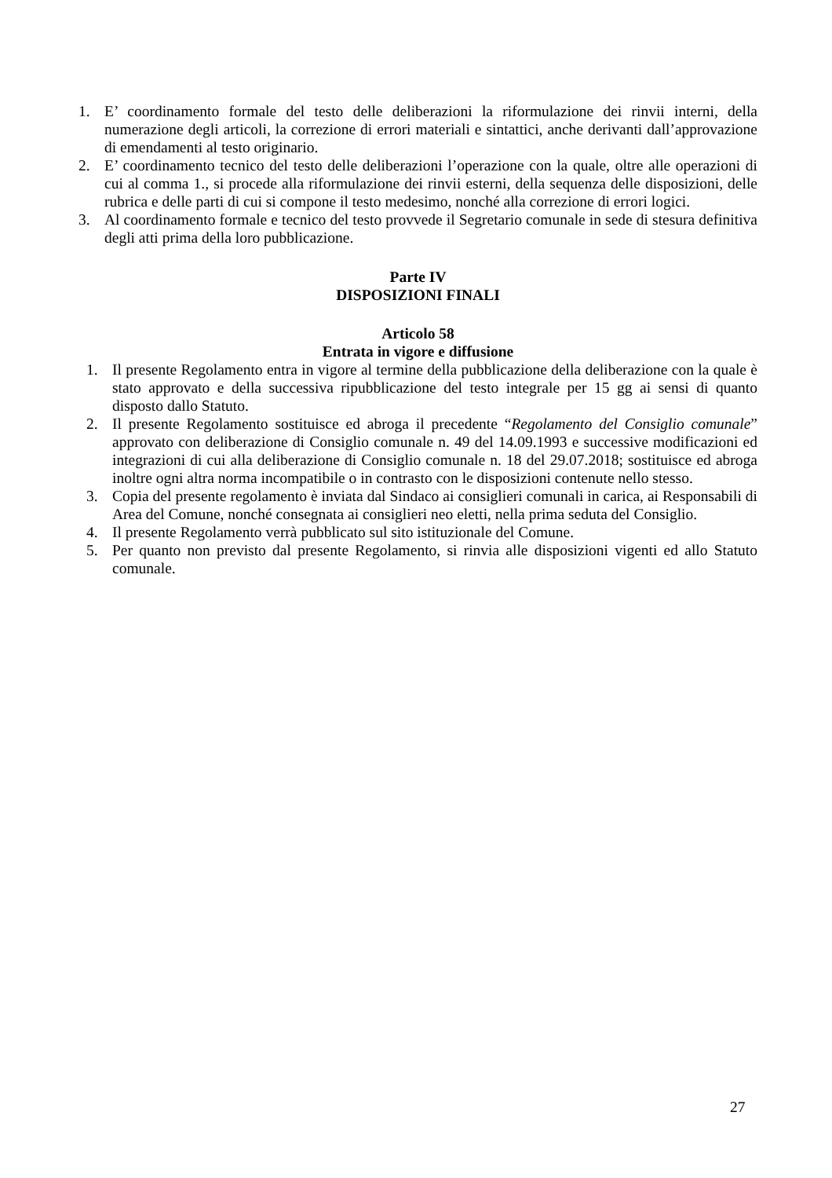1. E’ coordinamento formale del testo delle deliberazioni la riformulazione dei rinvii interni, della numerazione degli articoli, la correzione di errori materiali e sintattici, anche derivanti dall’approvazione di emendamenti al testo originario.
2. E’ coordinamento tecnico del testo delle deliberazioni l’operazione con la quale, oltre alle operazioni di cui al comma 1., si procede alla riformulazione dei rinvii esterni, della sequenza delle disposizioni, delle rubrica e delle parti di cui si compone il testo medesimo, nonché alla correzione di errori logici.
3. Al coordinamento formale e tecnico del testo provvede il Segretario comunale in sede di stesura definitiva degli atti prima della loro pubblicazione.
Parte IV
DISPOSIZIONI FINALI
Articolo 58
Entrata in vigore e diffusione
1. Il presente Regolamento entra in vigore al termine della pubblicazione della deliberazione con la quale è stato approvato e della successiva ripubblicazione del testo integrale per 15 gg ai sensi di quanto disposto dallo Statuto.
2. Il presente Regolamento sostituisce ed abroga il precedente “Regolamento del Consiglio comunale” approvato con deliberazione di Consiglio comunale n. 49 del 14.09.1993 e successive modificazioni ed integrazioni di cui alla deliberazione di Consiglio comunale n. 18 del 29.07.2018; sostituisce ed abroga inoltre ogni altra norma incompatibile o in contrasto con le disposizioni contenute nello stesso.
3. Copia del presente regolamento è inviata dal Sindaco ai consiglieri comunali in carica, ai Responsabili di Area del Comune, nonché consegnata ai consiglieri neo eletti, nella prima seduta del Consiglio.
4. Il presente Regolamento verrà pubblicato sul sito istituzionale del Comune.
5. Per quanto non previsto dal presente Regolamento, si rinvia alle disposizioni vigenti ed allo Statuto comunale.
27